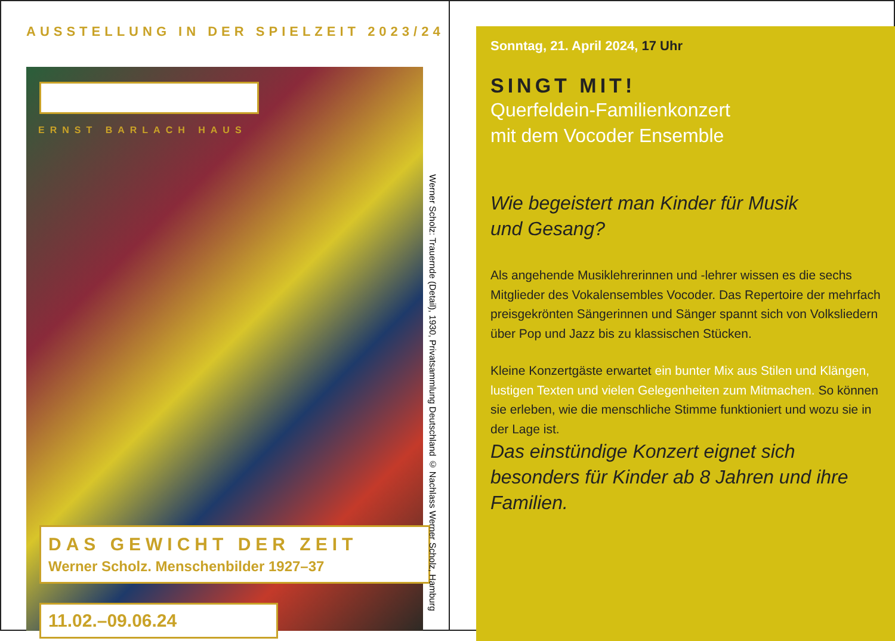AUSSTELLUNG IN DER SPIELZEIT 2023/24
ERNST BARLACH HAUS
DAS GEWICHT DER ZEIT
Werner Scholz. Menschenbilder 1927–37
11.02.–09.06.24
Werner Scholz: Trauernde (Detail), 1930, Privatsammlung Deutschland © Nachlass Werner Scholz, Hamburg
Sonntag, 21. April 2024, 17 Uhr
SINGT MIT!
Querfeldein-Familienkonzert
mit dem Vocoder Ensemble
Wie begeistert man Kinder für Musik
und Gesang?
Als angehende Musiklehrerinnen und -lehrer wissen es die sechs Mitglieder des Vokalensembles Vocoder. Das Repertoire der mehrfach preisgekrönten Sängerinnen und Sänger spannt sich von Volksliedern über Pop und Jazz bis zu klassischen Stücken.
Kleine Konzertgäste erwartet ein bunter Mix aus Stilen und Klängen, lustigen Texten und vielen Gelegenheiten zum Mitmachen. So können sie erleben, wie die menschliche Stimme funktioniert und wozu sie in der Lage ist.
Das einstündige Konzert eignet sich besonders für Kinder ab 8 Jahren und ihre Familien.